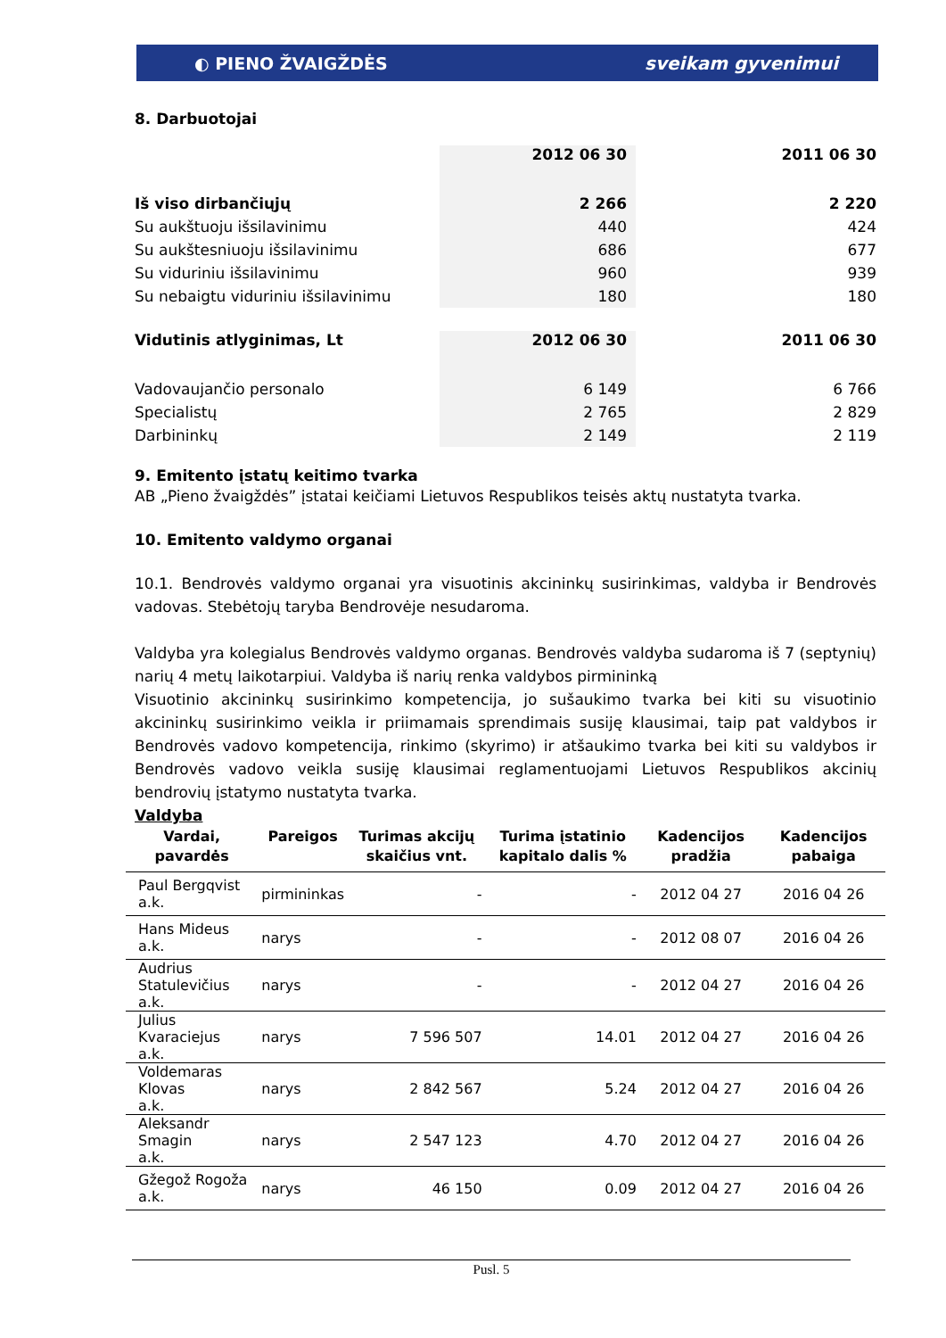◐ PIENO ŽVAIGŽDĖS sveikam gyvenimui
8. Darbuotojai
| | 2012 06 30 | | 2011 06 30 |
| Iš viso dirbančiųjų | 2 266 | | 2 220 |
| Su aukštuoju išsilavinimu | 440 | | 424 |
| Su aukštesniuoju išsilavinimu | 686 | | 677 |
| Su viduriniu išsilavinimu | 960 | | 939 |
| Su nebaigtu viduriniu išsilavinimu | 180 | | 180 |
| Vidutinis atlyginimas, Lt | 2012 06 30 | | 2011 06 30 |
| Vadovaujančio personalo | 6 149 | | 6 766 |
| Specialistų | 2 765 | | 2 829 |
| Darbininkų | 2 149 | | 2 119 |
9. Emitento įstatų keitimo tvarka
AB „Pieno žvaigždės” įstatai keičiami Lietuvos Respublikos teisės aktų nustatyta tvarka.
10. Emitento valdymo organai
10.1. Bendrovės valdymo organai yra visuotinis akcininkų susirinkimas, valdyba ir Bendrovės vadovas. Stebėtojų taryba Bendrovėje nesudaroma.
Valdyba yra kolegialus Bendrovės valdymo organas. Bendrovės valdyba sudaroma iš 7 (septynių) narių 4 metų laikotarpiui. Valdyba iš narių renka valdybos pirmininką
Visuotinio akcininkų susirinkimo kompetencija, jo sušaukimo tvarka bei kiti su visuotinio akcininkų susirinkimo veikla ir priimamais sprendimais susiję klausimai, taip pat valdybos ir Bendrovės vadovo kompetencija, rinkimo (skyrimo) ir atšaukimo tvarka bei kiti su valdybos ir Bendrovės vadovo veikla susiję klausimai reglamentuojami Lietuvos Respublikos akcinių bendrovių įstatymo nustatyta tvarka.
Valdyba
| Vardai, pavardės | Pareigos | Turimas akcijų skaičius vnt. | Turima įstatinio kapitalo dalis % | Kadencijos pradžia | Kadencijos pabaiga |
| --- | --- | --- | --- | --- | --- |
| Paul Bergqvist a.k. | pirmininkas | - | - | 2012 04 27 | 2016 04 26 |
| Hans Mideus a.k. | narys | - | - | 2012 08 07 | 2016 04 26 |
| Audrius Statulevičius a.k. | narys | - | - | 2012 04 27 | 2016 04 26 |
| Julius Kvaraciejus a.k. | narys | 7 596 507 | 14.01 | 2012 04 27 | 2016 04 26 |
| Voldemaras Klovas a.k. | narys | 2 842 567 | 5.24 | 2012 04 27 | 2016 04 26 |
| Aleksandr Smagin a.k. | narys | 2 547 123 | 4.70 | 2012 04 27 | 2016 04 26 |
| Gžegož Rogoža a.k. | narys | 46 150 | 0.09 | 2012 04 27 | 2016 04 26 |
Pusl. 5